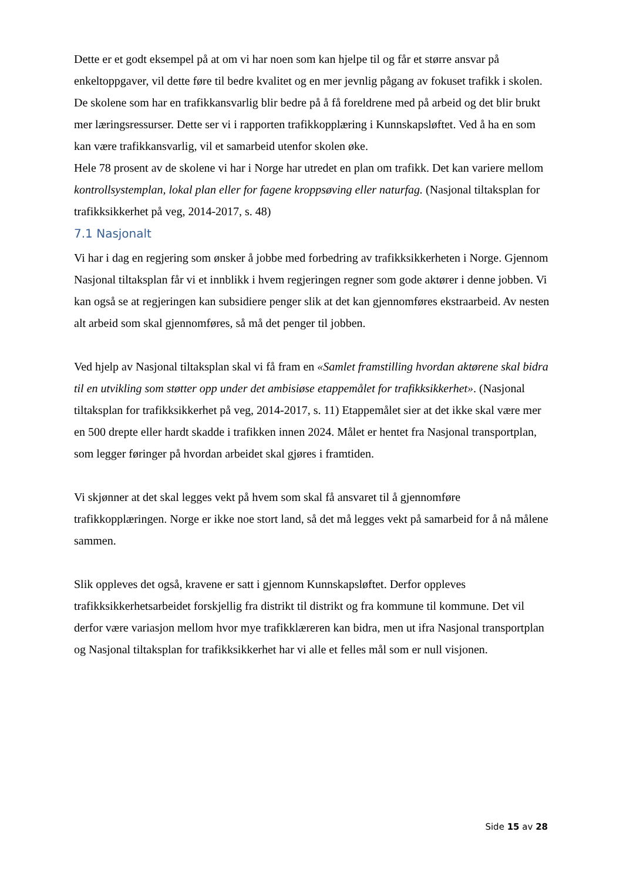Dette er et godt eksempel på at om vi har noen som kan hjelpe til og får et større ansvar på enkeltoppgaver, vil dette føre til bedre kvalitet og en mer jevnlig pågang av fokuset trafikk i skolen. De skolene som har en trafikkansvarlig blir bedre på å få foreldrene med på arbeid og det blir brukt mer læringsressurser. Dette ser vi i rapporten trafikkopplæring i Kunnskapsløftet. Ved å ha en som kan være trafikkansvarlig, vil et samarbeid utenfor skolen øke.
Hele 78 prosent av de skolene vi har i Norge har utredet en plan om trafikk. Det kan variere mellom kontrollsystemplan, lokal plan eller for fagene kroppsøving eller naturfag. (Nasjonal tiltaksplan for trafikksikkerhet på veg, 2014-2017, s. 48)
7.1 Nasjonalt
Vi har i dag en regjering som ønsker å jobbe med forbedring av trafikksikkerheten i Norge. Gjennom Nasjonal tiltaksplan får vi et innblikk i hvem regjeringen regner som gode aktører i denne jobben. Vi kan også se at regjeringen kan subsidiere penger slik at det kan gjennomføres ekstraarbeid. Av nesten alt arbeid som skal gjennomføres, så må det penger til jobben.
Ved hjelp av Nasjonal tiltaksplan skal vi få fram en «Samlet framstilling hvordan aktørene skal bidra til en utvikling som støtter opp under det ambisiøse etappemålet for trafikksikkerhet». (Nasjonal tiltaksplan for trafikksikkerhet på veg, 2014-2017, s. 11) Etappemålet sier at det ikke skal være mer en 500 drepte eller hardt skadde i trafikken innen 2024. Målet er hentet fra Nasjonal transportplan, som legger føringer på hvordan arbeidet skal gjøres i framtiden.
Vi skjønner at det skal legges vekt på hvem som skal få ansvaret til å gjennomføre trafikkopplæringen. Norge er ikke noe stort land, så det må legges vekt på samarbeid for å nå målene sammen.
Slik oppleves det også, kravene er satt i gjennom Kunnskapsløftet. Derfor oppleves trafikksikkerhetsarbeidet forskjellig fra distrikt til distrikt og fra kommune til kommune. Det vil derfor være variasjon mellom hvor mye trafikklæreren kan bidra, men ut ifra Nasjonal transportplan og Nasjonal tiltaksplan for trafikksikkerhet har vi alle et felles mål som er null visjonen.
Side 15 av 28